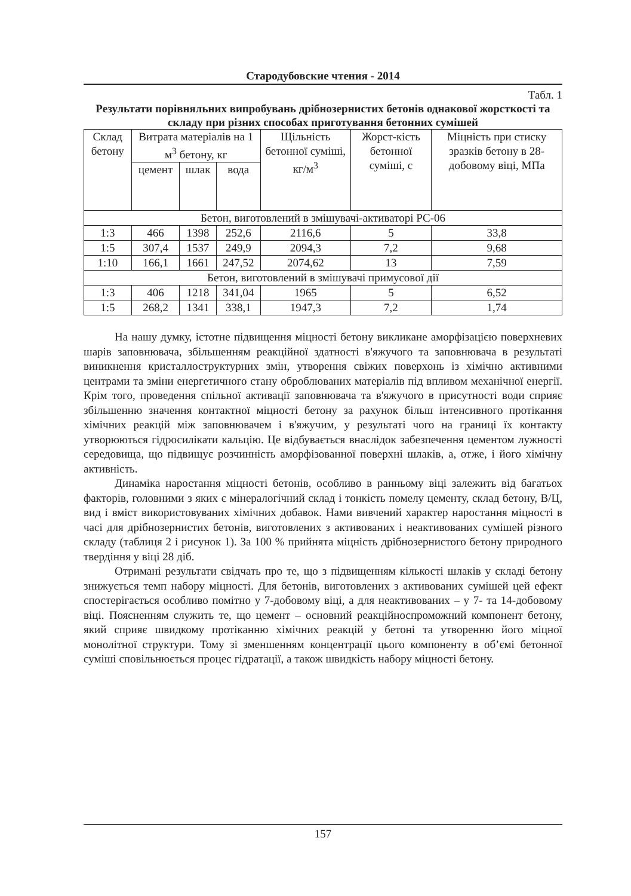Стародубовские чтения - 2014
Табл. 1
Результати порівняльних випробувань дрібнозернистих бетонів однакової жорсткості та складу при різних способах приготування бетонних сумішей
| Склад бетону | Витрата матеріалів на 1 м<sup>3</sup> бетону, кг | | | Щільність бетонної суміші, кг/м<sup>3</sup> | Жорст-кість бетонної суміші, с | Міцність при стиску зразків бетону в 28-добовому віці, МПа |
| --- | --- | --- | --- | --- | --- | --- |
| | цемент | шлак | вода | | | |
| Бетон, виготовлений в змішувачі-активаторі РС-06 | | | | | | |
| 1:3 | 466 | 1398 | 252,6 | 2116,6 | 5 | 33,8 |
| 1:5 | 307,4 | 1537 | 249,9 | 2094,3 | 7,2 | 9,68 |
| 1:10 | 166,1 | 1661 | 247,52 | 2074,62 | 13 | 7,59 |
| Бетон, виготовлений в змішувачі примусової дії | | | | | | |
| 1:3 | 406 | 1218 | 341,04 | 1965 | 5 | 6,52 |
| 1:5 | 268,2 | 1341 | 338,1 | 1947,3 | 7,2 | 1,74 |
На нашу думку, істотне підвищення міцності бетону викликане аморфізацією поверхневих шарів заповнювача, збільшенням реакційної здатності в'яжучого та заповнювача в результаті виникнення кристаллоструктурних змін, утворення свіжих поверхонь із хімічно активними центрами та зміни енергетичного стану оброблюваних матеріалів під впливом механічної енергії. Крім того, проведення спільної активації заповнювача та в'яжучого в присутності води сприяє збільшенню значення контактної міцності бетону за рахунок більш інтенсивного протікання хімічних реакцій між заповнювачем і в'яжучим, у результаті чого на границі їх контакту утворюються гідросилікати кальцію. Це відбувається внаслідок забезпечення цементом лужності середовища, що підвищує розчинність аморфізованної поверхні шлаків, а, отже, і його хімічну активність.
Динаміка наростання міцності бетонів, особливо в ранньому віці залежить від багатьох факторів, головними з яких є мінералогічний склад і тонкість помелу цементу, склад бетону, В/Ц, вид і вміст використовуваних хімічних добавок. Нами вивчений характер наростання міцності в часі для дрібнозернистих бетонів, виготовлених з активованих і неактивованих сумішей різного складу (таблиця 2 і рисунок 1). За 100 % прийнята міцність дрібнозернистого бетону природного твердіння у віці 28 діб.
Отримані результати свідчать про те, що з підвищенням кількості шлаків у складі бетону знижується темп набору міцності. Для бетонів, виготовлених з активованих сумішей цей ефект спостерігається особливо помітно у 7-добовому віці, а для неактивованих – у 7- та 14-добовому віці. Поясненням служить те, що цемент – основний реакційноспроможний компонент бетону, який сприяє швидкому протіканню хімічних реакцій у бетоні та утворенню його міцної монолітної структури. Тому зі зменшенням концентрації цього компоненту в об’ємі бетонної суміші сповільнюється процес гідратації, а також швидкість набору міцності бетону.
157